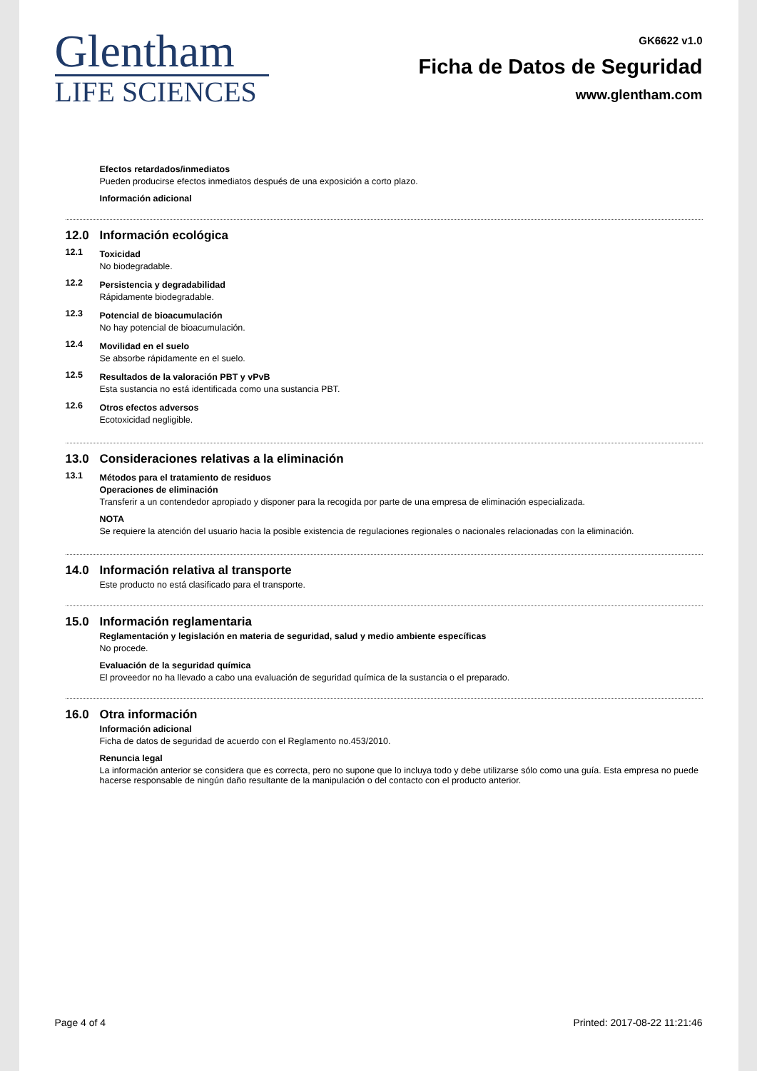Glentham
LIFE SCIENCES
GK6622 v1.0
Ficha de Datos de Seguridad
www.glentham.com
Efectos retardados/inmediatos
Pueden producirse efectos inmediatos después de una exposición a corto plazo.
Información adicional
12.0 Información ecológica
12.1
Toxicidad
No biodegradable.
12.2
Persistencia y degradabilidad
Rápidamente biodegradable.
12.3
Potencial de bioacumulación
No hay potencial de bioacumulación.
12.4
Movilidad en el suelo
Se absorbe rápidamente en el suelo.
12.5
Resultados de la valoración PBT y vPvB
Esta sustancia no está identificada como una sustancia PBT.
12.6
Otros efectos adversos
Ecotoxicidad negligible.
13.0 Consideraciones relativas a la eliminación
13.1
Métodos para el tratamiento de residuos
Operaciones de eliminación
Transferir a un contendedor apropiado y disponer para la recogida por parte de una empresa de eliminación especializada.
NOTA
Se requiere la atención del usuario hacia la posible existencia de regulaciones regionales o nacionales relacionadas con la eliminación.
14.0 Información relativa al transporte
Este producto no está clasificado para el transporte.
15.0 Información reglamentaria
Reglamentación y legislación en materia de seguridad, salud y medio ambiente específicas
No procede.
Evaluación de la seguridad química
El proveedor no ha llevado a cabo una evaluación de seguridad química de la sustancia o el preparado.
16.0 Otra información
Información adicional
Ficha de datos de seguridad de acuerdo con el Reglamento no.453/2010.
Renuncia legal
La información anterior se considera que es correcta, pero no supone que lo incluya todo y debe utilizarse sólo como una guía. Esta empresa no puede hacerse responsable de ningún daño resultante de la manipulación o del contacto con el producto anterior.
Page 4 of 4 Printed: 2017-08-22 11:21:46